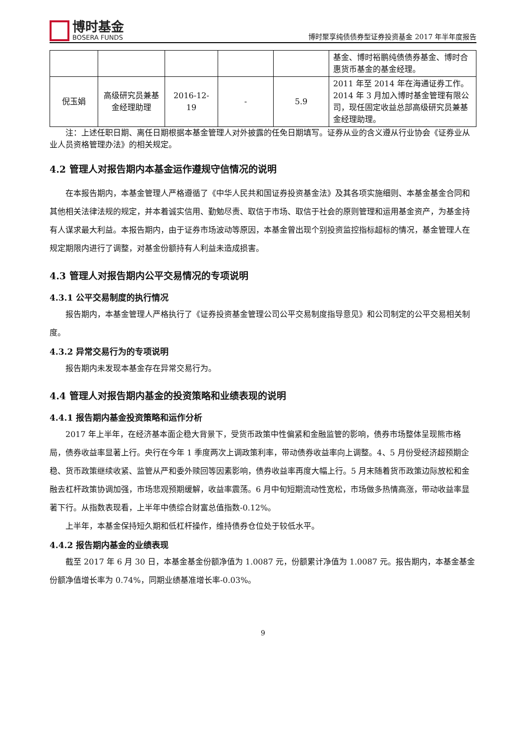博时基金
BOSERA FUNDS
博时聚享纯债债券型证券投资基金 2017 年半年度报告
| | | | | | 基金、博时裕鹏纯债债券基金、博时合惠货币基金的基金经理。 |
| 倪玉娟 | 高级研究员兼基金经理助理 | 2016-12-19 | - | 5.9 | 2011 年至 2014 年在海通证券工作。2014 年 3 月加入博时基金管理有限公司，现任固定收益总部高级研究员兼基金经理助理。 |
注：上述任职日期、离任日期根据本基金管理人对外披露的任免日期填写。证券从业的含义遵从行业协会《证券业从业人员资格管理办法》的相关规定。
4.2 管理人对报告期内本基金运作遵规守信情况的说明
在本报告期内，本基金管理人严格遵循了《中华人民共和国证券投资基金法》及其各项实施细则、本基金基金合同和其他相关法律法规的规定，并本着诚实信用、勤勉尽责、取信于市场、取信于社会的原则管理和运用基金资产，为基金持有人谋求最大利益。本报告期内，由于证券市场波动等原因，本基金曾出现个别投资监控指标超标的情况，基金管理人在规定期限内进行了调整，对基金份额持有人利益未造成损害。
4.3 管理人对报告期内公平交易情况的专项说明
4.3.1 公平交易制度的执行情况
报告期内，本基金管理人严格执行了《证券投资基金管理公司公平交易制度指导意见》和公司制定的公平交易相关制度。
4.3.2 异常交易行为的专项说明
报告期内未发现本基金存在异常交易行为。
4.4 管理人对报告期内基金的投资策略和业绩表现的说明
4.4.1 报告期内基金投资策略和运作分析
2017 年上半年，在经济基本面企稳大背景下，受货币政策中性偏紧和金融监管的影响，债券市场整体呈现熊市格局，债券收益率显著上行。央行在今年 1 季度两次上调政策利率，带动债券收益率向上调整。4、5 月份受经济超预期企稳、货币政策继续收紧、监管从严和委外赎回等因素影响，债券收益率再度大幅上行。5 月末随着货币政策边际放松和金融去杠杆政策协调加强，市场悲观预期缓解，收益率震荡。6 月中旬短期流动性宽松，市场做多热情高涨，带动收益率显著下行。从指数表现看，上半年中债综合财富总值指数-0.12%。
上半年，本基金保持短久期和低杠杆操作，维持债券仓位处于较低水平。
4.4.2 报告期内基金的业绩表现
截至 2017 年 6 月 30 日，本基金基金份额净值为 1.0087 元，份额累计净值为 1.0087 元。报告期内，本基金基金份额净值增长率为 0.74%，同期业绩基准增长率-0.03%。
9